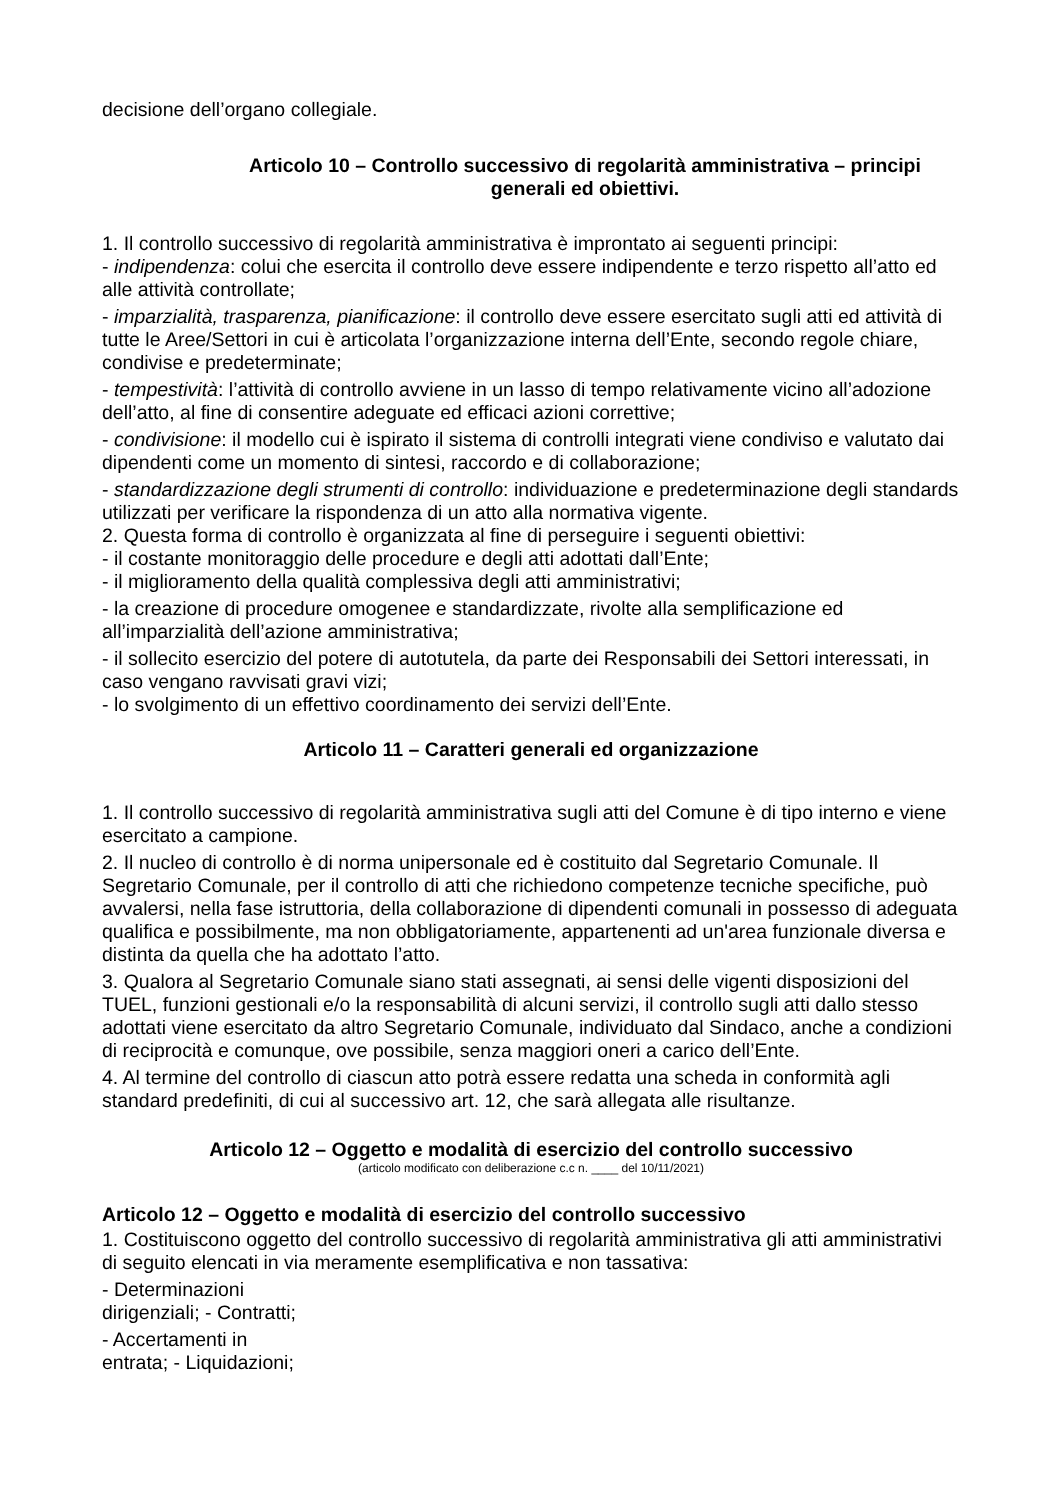decisione dell’organo collegiale.
Articolo 10 – Controllo successivo di regolarità amministrativa – principi generali ed obiettivi.
1. Il controllo successivo di regolarità amministrativa è improntato ai seguenti principi:
- indipendenza: colui che esercita il controllo deve essere indipendente e terzo rispetto all’atto ed alle attività controllate;
- imparzialità, trasparenza, pianificazione: il controllo deve essere esercitato sugli atti ed attività di tutte le Aree/Settori in cui è articolata l’organizzazione interna dell’Ente, secondo regole chiare, condivise e predeterminate;
- tempestività: l’attività di controllo avviene in un lasso di tempo relativamente vicino all’adozione dell’atto, al fine di consentire adeguate ed efficaci azioni correttive;
- condivisione: il modello cui è ispirato il sistema di controlli integrati viene condiviso e valutato dai dipendenti come un momento di sintesi, raccordo e di collaborazione;
- standardizzazione degli strumenti di controllo: individuazione e predeterminazione degli standards utilizzati per verificare la rispondenza di un atto alla normativa vigente.
2. Questa forma di controllo è organizzata al fine di perseguire i seguenti obiettivi:
- il costante monitoraggio delle procedure e degli atti adottati dall’Ente;
- il miglioramento della qualità complessiva degli atti amministrativi;
- la creazione di procedure omogenee e standardizzate, rivolte alla semplificazione ed all’imparzialità dell’azione amministrativa;
- il sollecito esercizio del potere di autotutela, da parte dei Responsabili dei Settori interessati, in caso vengano ravvisati gravi vizi;
- lo svolgimento di un effettivo coordinamento dei servizi dell’Ente.
Articolo 11 – Caratteri generali ed organizzazione
1. Il controllo successivo di regolarità amministrativa sugli atti del Comune è di tipo interno e viene esercitato a campione.
2. Il nucleo di controllo è di norma unipersonale ed è costituito dal Segretario Comunale. Il Segretario Comunale, per il controllo di atti che richiedono competenze tecniche specifiche, può avvalersi, nella fase istruttoria, della collaborazione di dipendenti comunali in possesso di adeguata qualifica e possibilmente, ma non obbligatoriamente, appartenenti ad un'area funzionale diversa e distinta da quella che ha adottato l’atto.
3. Qualora al Segretario Comunale siano stati assegnati, ai sensi delle vigenti disposizioni del TUEL, funzioni gestionali e/o la responsabilità di alcuni servizi, il controllo sugli atti dallo stesso adottati viene esercitato da altro Segretario Comunale, individuato dal Sindaco, anche a condizioni di reciprocità e comunque, ove possibile, senza maggiori oneri a carico dell’Ente.
4. Al termine del controllo di ciascun atto potrà essere redatta una scheda in conformità agli standard predefiniti, di cui al successivo art. 12, che sarà allegata alle risultanze.
Articolo 12 – Oggetto e modalità di esercizio del controllo successivo
(articolo modificato con deliberazione c.c n. ____ del 10/11/2021)
Articolo 12 – Oggetto e modalità di esercizio del controllo successivo
1. Costituiscono oggetto del controllo successivo di regolarità amministrativa gli atti amministrativi di seguito elencati in via meramente esemplificativa e non tassativa:
- Determinazioni
dirigenziali; - Contratti;
- Accertamenti in
entrata; - Liquidazioni;